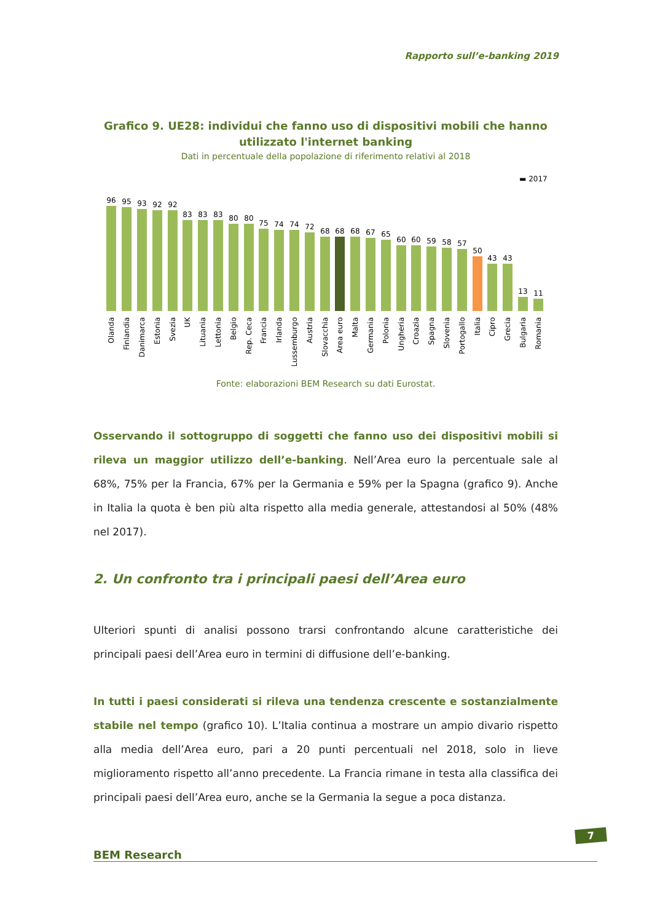Rapporto sull’e-banking 2019
Grafico 9. UE28: individui che fanno uso di dispositivi mobili che hanno utilizzato l'internet banking
Dati in percentuale della popolazione di riferimento relativi al 2018
▬ 2017
96
95
93
92
92
83
83
83
80
80
75
74
74
72
68
68
68
67
65
60
60
59
58
57
50
43
43
13
11
Olanda
Finlandia
Danimarca
Estonia
Svezia
UK
Lituania
Lettonia
Belgio
Rep. Ceca
Francia
Irlanda
Lussemburgo
Austria
Slovacchia
Area euro
Malta
Germania
Polonia
Ungheria
Croazia
Spagna
Slovenia
Portogallo
Italia
Cipro
Grecia
Bulgaria
Romania
Fonte: elaborazioni BEM Research su dati Eurostat.
Osservando il sottogruppo di soggetti che fanno uso dei dispositivi mobili si rileva un maggior utilizzo dell’e-banking. Nell’Area euro la percentuale sale al 68%, 75% per la Francia, 67% per la Germania e 59% per la Spagna (grafico 9). Anche in Italia la quota è ben più alta rispetto alla media generale, attestandosi al 50% (48% nel 2017).
2. Un confronto tra i principali paesi dell’Area euro
Ulteriori spunti di analisi possono trarsi confrontando alcune caratteristiche dei principali paesi dell’Area euro in termini di diffusione dell’e-banking.
In tutti i paesi considerati si rileva una tendenza crescente e sostanzialmente stabile nel tempo (grafico 10). L’Italia continua a mostrare un ampio divario rispetto alla media dell’Area euro, pari a 20 punti percentuali nel 2018, solo in lieve miglioramento rispetto all’anno precedente. La Francia rimane in testa alla classifica dei principali paesi dell’Area euro, anche se la Germania la segue a poca distanza.
BEM Research
7